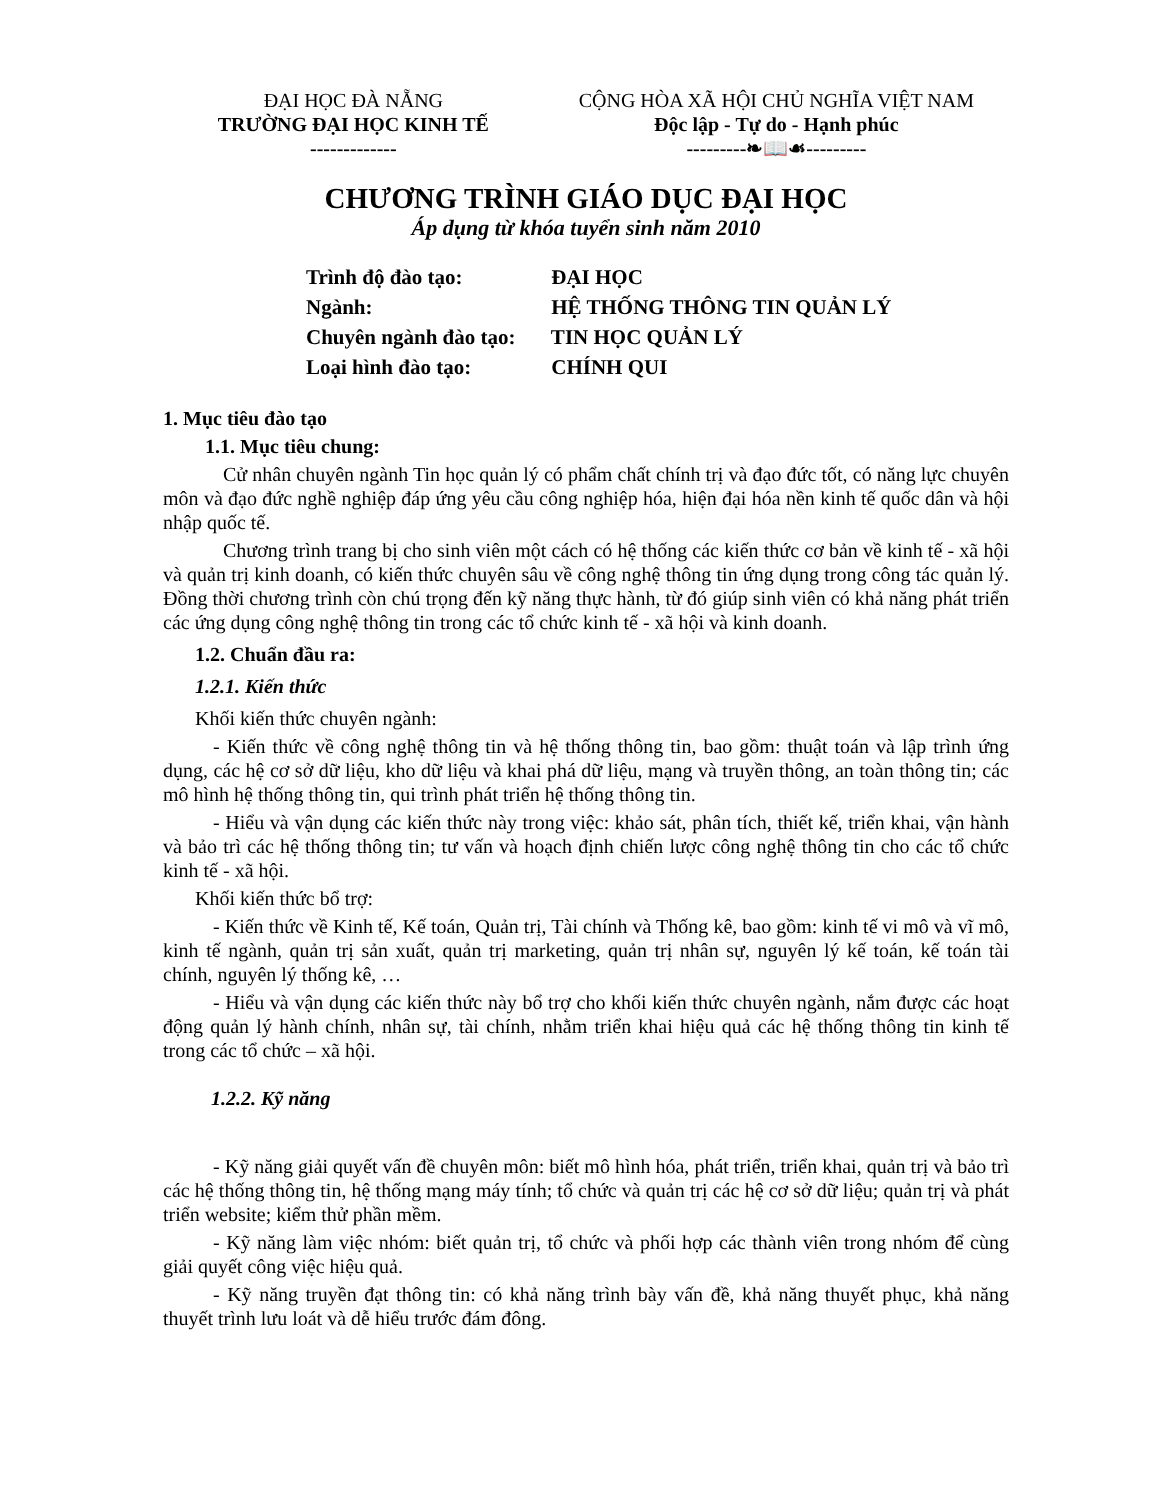ĐẠI HỌC ĐÀ NẴNG
TRƯỜNG ĐẠI HỌC KINH TẾ
-------------
CỘNG HÒA XÃ HỘI CHỦ NGHĨA VIỆT NAM
Độc lập - Tự do - Hạnh phúc
---------❧📖☙---------
CHƯƠNG TRÌNH GIÁO DỤC ĐẠI HỌC
Áp dụng từ khóa tuyển sinh năm 2010
Trình độ đào tạo: ĐẠI HỌC
Ngành: HỆ THỐNG THÔNG TIN QUẢN LÝ
Chuyên ngành đào tạo: TIN HỌC QUẢN LÝ
Loại hình đào tạo: CHÍNH QUI
1. Mục tiêu đào tạo
1.1. Mục tiêu chung:
Cử nhân chuyên ngành Tin học quản lý có phẩm chất chính trị và đạo đức tốt, có năng lực chuyên môn và đạo đức nghề nghiệp đáp ứng yêu cầu công nghiệp hóa, hiện đại hóa nền kinh tế quốc dân và hội nhập quốc tế.
Chương trình trang bị cho sinh viên một cách có hệ thống các kiến thức cơ bản về kinh tế - xã hội và quản trị kinh doanh, có kiến thức chuyên sâu về công nghệ thông tin ứng dụng trong công tác quản lý. Đồng thời chương trình còn chú trọng đến kỹ năng thực hành, từ đó giúp sinh viên có khả năng phát triển các ứng dụng công nghệ thông tin trong các tổ chức kinh tế - xã hội và kinh doanh.
1.2. Chuẩn đầu ra:
1.2.1. Kiến thức
Khối kiến thức chuyên ngành:
- Kiến thức về công nghệ thông tin và hệ thống thông tin, bao gồm: thuật toán và lập trình ứng dụng, các hệ cơ sở dữ liệu, kho dữ liệu và khai phá dữ liệu, mạng và truyền thông, an toàn thông tin; các mô hình hệ thống thông tin, qui trình phát triển hệ thống thông tin.
- Hiểu và vận dụng các kiến thức này trong việc: khảo sát, phân tích, thiết kế, triển khai, vận hành và bảo trì các hệ thống thông tin; tư vấn và hoạch định chiến lược công nghệ thông tin cho các tổ chức kinh tế - xã hội.
Khối kiến thức bổ trợ:
- Kiến thức về Kinh tế, Kế toán, Quản trị, Tài chính và Thống kê, bao gồm: kinh tế vi mô và vĩ mô, kinh tế ngành, quản trị sản xuất, quản trị marketing, quản trị nhân sự, nguyên lý kế toán, kế toán tài chính, nguyên lý thống kê, …
- Hiểu và vận dụng các kiến thức này bổ trợ cho khối kiến thức chuyên ngành, nắm được các hoạt động quản lý hành chính, nhân sự, tài chính, nhằm triển khai hiệu quả các hệ thống thông tin kinh tế trong các tổ chức – xã hội.
1.2.2. Kỹ năng
- Kỹ năng giải quyết vấn đề chuyên môn: biết mô hình hóa, phát triển, triển khai, quản trị và bảo trì các hệ thống thông tin, hệ thống mạng máy tính; tổ chức và quản trị các hệ cơ sở dữ liệu; quản trị và phát triển website; kiểm thử phần mềm.
- Kỹ năng làm việc nhóm: biết quản trị, tổ chức và phối hợp các thành viên trong nhóm để cùng giải quyết công việc hiệu quả.
- Kỹ năng truyền đạt thông tin: có khả năng trình bày vấn đề, khả năng thuyết phục, khả năng thuyết trình lưu loát và dễ hiểu trước đám đông.